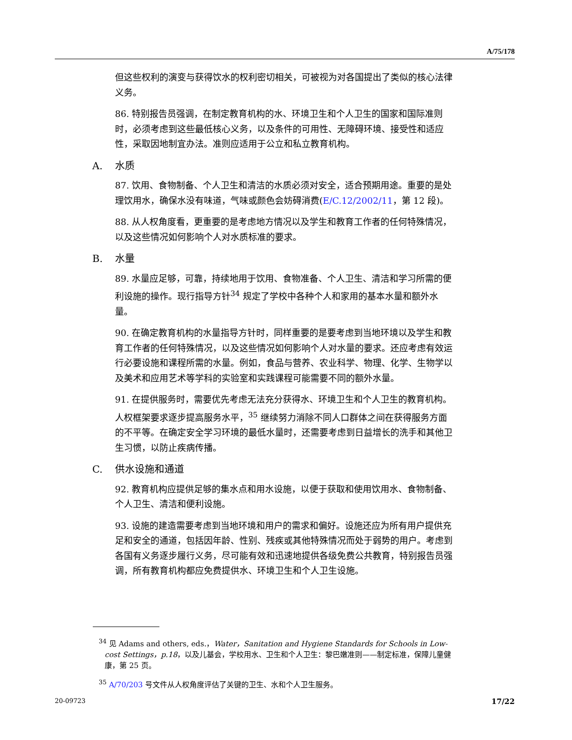A/75/178
但这些权利的演变与获得饮水的权利密切相关，可被视为对各国提出了类似的核心法律义务。
86. 特别报告员强调，在制定教育机构的水、环境卫生和个人卫生的国家和国际准则时，必须考虑到这些最低核心义务，以及条件的可用性、无障碍环境、接受性和适应性，采取因地制宜办法。准则应适用于公立和私立教育机构。
A. 水质
87. 饮用、食物制备、个人卫生和清洁的水质必须对安全，适合预期用途。重要的是处理饮用水，确保水没有味道，气味或颜色会妨碍消费(E/C.12/2002/11，第 12 段)。
88. 从人权角度看，更重要的是考虑地方情况以及学生和教育工作者的任何特殊情况，以及这些情况如何影响个人对水质标准的要求。
B. 水量
89. 水量应足够，可靠，持续地用于饮用、食物准备、个人卫生、清洁和学习所需的便利设施的操作。现行指导方针<sup>34</sup> 规定了学校中各种个人和家用的基本水量和额外水量。
90. 在确定教育机构的水量指导方针时，同样重要的是要考虑到当地环境以及学生和教育工作者的任何特殊情况，以及这些情况如何影响个人对水量的要求。还应考虑有效运行必要设施和课程所需的水量。例如，食品与营养、农业科学、物理、化学、生物学以及美术和应用艺术等学科的实验室和实践课程可能需要不同的额外水量。
91. 在提供服务时，需要优先考虑无法充分获得水、环境卫生和个人卫生的教育机构。人权框架要求逐步提高服务水平，<sup>35</sup> 继续努力消除不同人口群体之间在获得服务方面的不平等。在确定安全学习环境的最低水量时，还需要考虑到日益增长的洗手和其他卫生习惯，以防止疾病传播。
C. 供水设施和通道
92. 教育机构应提供足够的集水点和用水设施，以便于获取和使用饮用水、食物制备、个人卫生、清洁和便利设施。
93. 设施的建造需要考虑到当地环境和用户的需求和偏好。设施还应为所有用户提供充足和安全的通道，包括因年龄、性别、残疾或其他特殊情况而处于弱势的用户。考虑到各国有义务逐步履行义务，尽可能有效和迅速地提供各级免费公共教育，特别报告员强调，所有教育机构都应免费提供水、环境卫生和个人卫生设施。
<sup>34</sup> 见 Adams and others, eds.，Water，Sanitation and Hygiene Standards for Schools in Low-cost Settings，p.18，以及儿基会，学校用水、卫生和个人卫生：黎巴嫩准则——制定标准，保障儿童健康，第 25 页。
<sup>35</sup> A/70/203 号文件从人权角度评估了关键的卫生、水和个人卫生服务。
20-09723 17/22